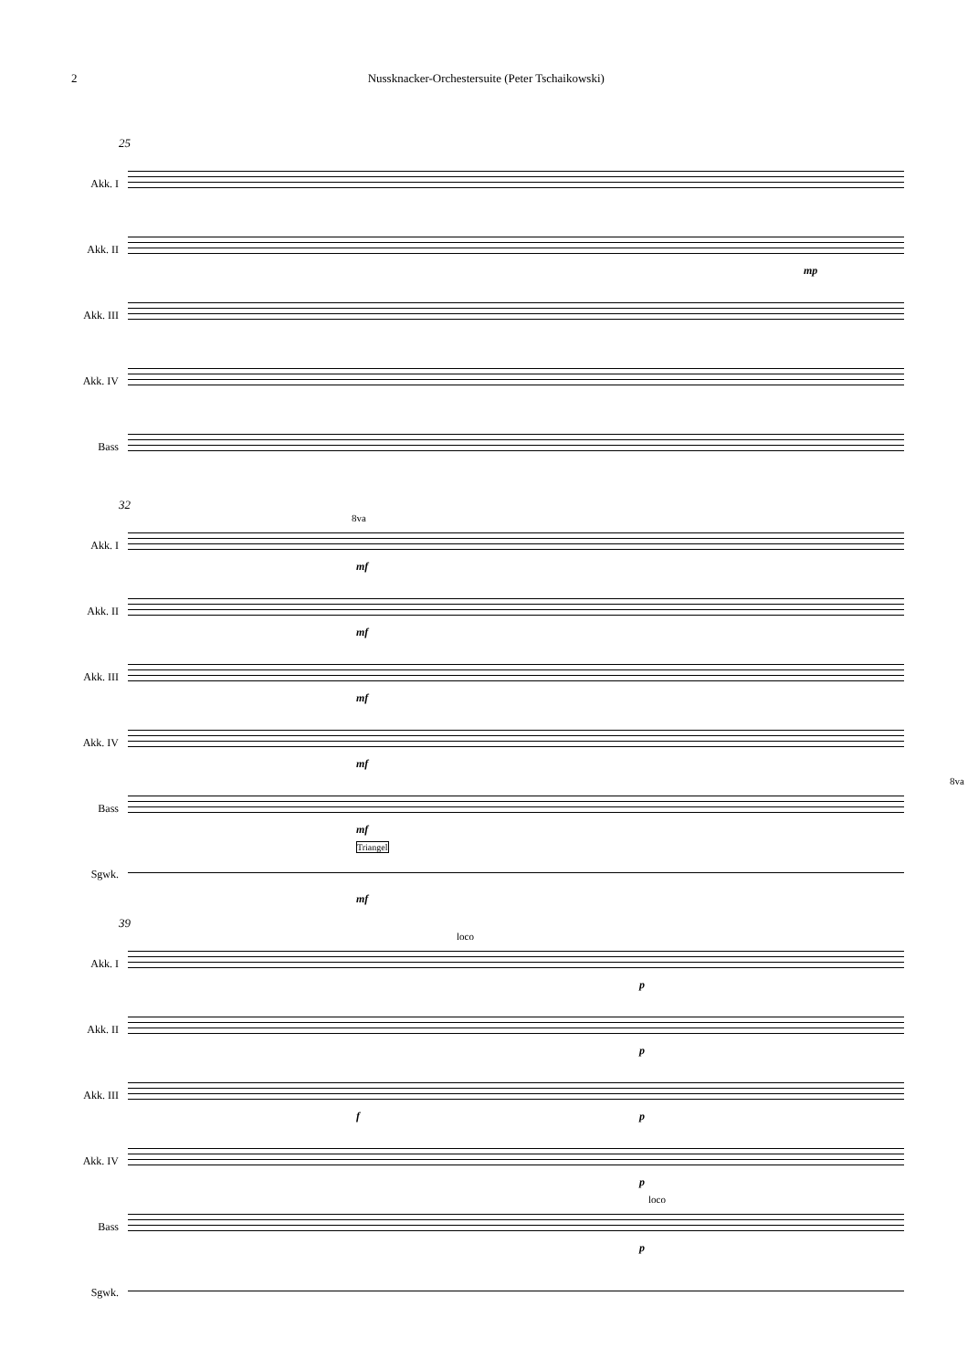2 Nussknacker-Orchestersuite (Peter Tschaikowski)
25
Akk. I
Akk. II
Akk. III
Akk. IV
Bass
mp
32
Akk. I
Akk. II
Akk. III
Akk. IV
Bass
Sgwk.
8va
mf
mf
mf
mf
8va
mf
Triangel
mf
39
Akk. I
Akk. II
Akk. III
Akk. IV
Bass
Sgwk.
loco
p
p
f p
p
loco
p